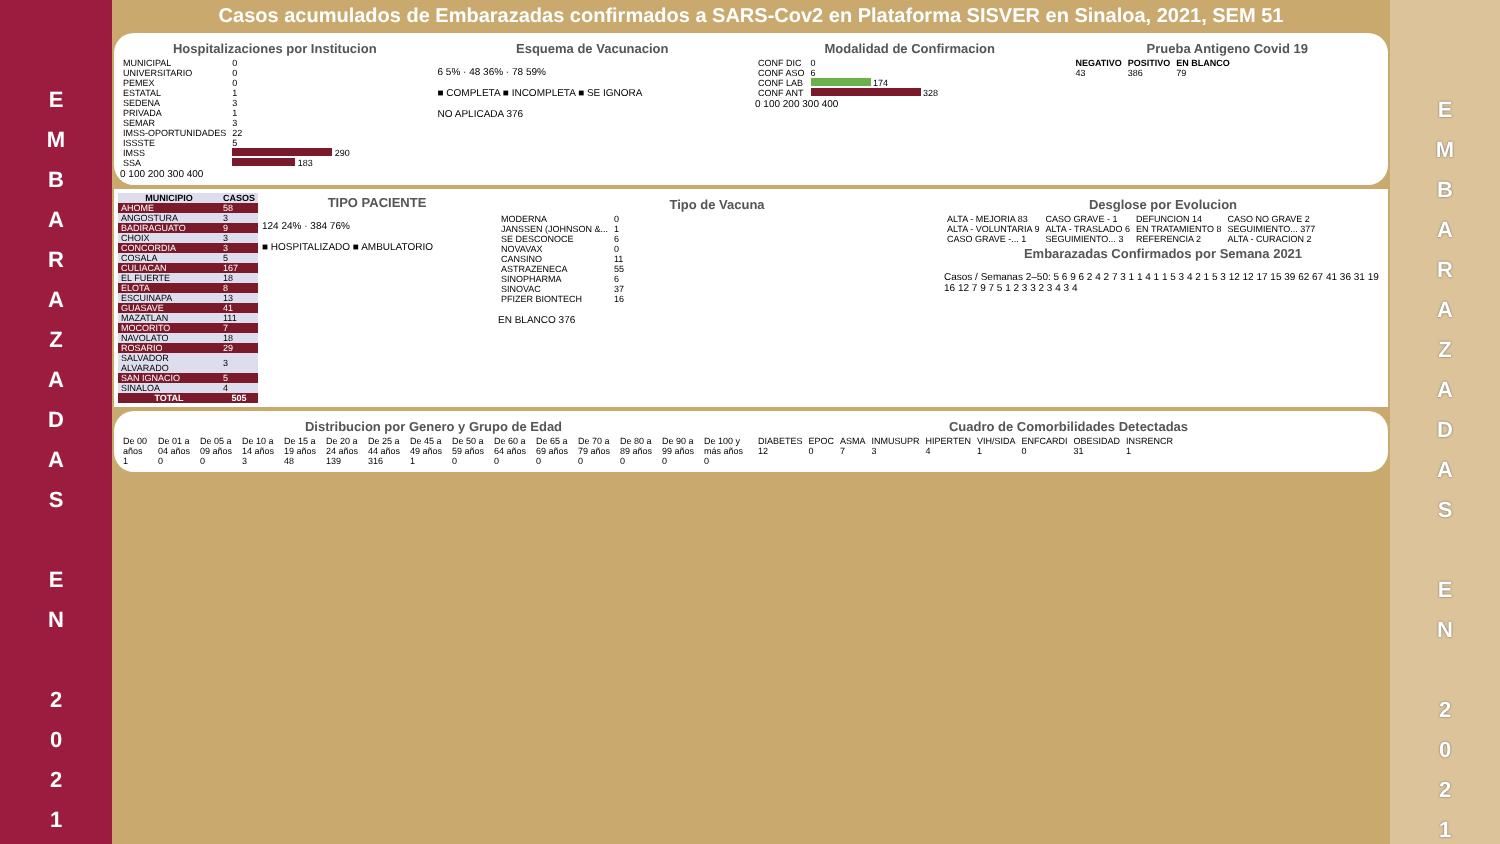E
M
B
A
R
A
Z
A
D
A
S
E
N
2
0
2
1
Casos acumulados de Embarazadas confirmados a SARS-Cov2 en Plataforma SISVER en Sinaloa, 2021, SEM 51
Hospitalizaciones por Institucion
| MUNICIPAL | 0 |
| UNIVERSITARIO | 0 |
| PEMEX | 0 |
| ESTATAL | 1 |
| SEDENA | 3 |
| PRIVADA | 1 |
| SEMAR | 3 |
| IMSS-OPORTUNIDADES | 22 |
| ISSSTE | 5 |
| IMSS | 290 |
| SSA | 183 |
0 100 200 300 400
Esquema de Vacunacion
6 5% · 48 36% · 78 59%
■ COMPLETA ■ INCOMPLETA ■ SE IGNORA
NO APLICADA 376
Modalidad de Confirmacion
| CONF DIC | 0 |
| CONF ASO | 6 |
| CONF LAB | 174 |
| CONF ANT | 328 |
0 100 200 300 400
Prueba Antigeno Covid 19
| NEGATIVO | POSITIVO | EN BLANCO |
| --- | --- | --- |
| 43 | 386 | 79 |
| MUNICIPIO | CASOS |
| --- | --- |
| AHOME | 58 |
| ANGOSTURA | 3 |
| BADIRAGUATO | 9 |
| CHOIX | 3 |
| CONCORDIA | 3 |
| COSALA | 5 |
| CULIACAN | 167 |
| EL FUERTE | 18 |
| ELOTA | 8 |
| ESCUINAPA | 13 |
| GUASAVE | 41 |
| MAZATLAN | 111 |
| MOCORITO | 7 |
| NAVOLATO | 18 |
| ROSARIO | 29 |
| SALVADOR ALVARADO | 3 |
| SAN IGNACIO | 5 |
| SINALOA | 4 |
| TOTAL | 505 |
TIPO PACIENTE
124 24% · 384 76%
■ HOSPITALIZADO ■ AMBULATORIO
Tipo de Vacuna
| MODERNA | 0 |
| JANSSEN (JOHNSON &... | 1 |
| SE DESCONOCE | 6 |
| NOVAVAX | 0 |
| CANSINO | 11 |
| ASTRAZENECA | 55 |
| SINOPHARMA | 6 |
| SINOVAC | 37 |
| PFIZER BIONTECH | 16 |
EN BLANCO 376
Desglose por Evolucion
| ALTA - MEJORIA 83 | CASO GRAVE - 1 | DEFUNCION 14 | CASO NO GRAVE 2 |
| ALTA - VOLUNTARIA 9 | ALTA - TRASLADO 6 | EN TRATAMIENTO 8 | SEGUIMIENTO... 377 |
| CASO GRAVE -... 1 | SEGUIMIENTO... 3 | REFERENCIA 2 | ALTA - CURACION 2 |
Embarazadas Confirmados por Semana 2021
Casos / Semanas 2–50: 5 6 9 6 2 4 2 7 3 1 1 4 1 1 5 3 4 2 1 5 3 12 12 17 15 39 62 67 41 36 31 19 16 12 7 9 7 5 1 2 3 3 2 3 4 3 4
Distribucion por Genero y Grupo de Edad
| De 00 años | De 01 a 04 años | De 05 a 09 años | De 10 a 14 años | De 15 a 19 años | De 20 a 24 años | De 25 a 44 años | De 45 a 49 años | De 50 a 59 años | De 60 a 64 años | De 65 a 69 años | De 70 a 79 años | De 80 a 89 años | De 90 a 99 años | De 100 y más años |
| 1 | 0 | 0 | 3 | 48 | 139 | 316 | 1 | 0 | 0 | 0 | 0 | 0 | 0 | 0 |
Cuadro de Comorbilidades Detectadas
| DIABETES | EPOC | ASMA | INMUSUPR | HIPERTEN | VIH/SIDA | ENFCARDI | OBESIDAD | INSRENCR |
| 12 | 0 | 7 | 3 | 4 | 1 | 0 | 31 | 1 |
E
M
B
A
R
A
Z
A
D
A
S
E
N
2
0
2
1